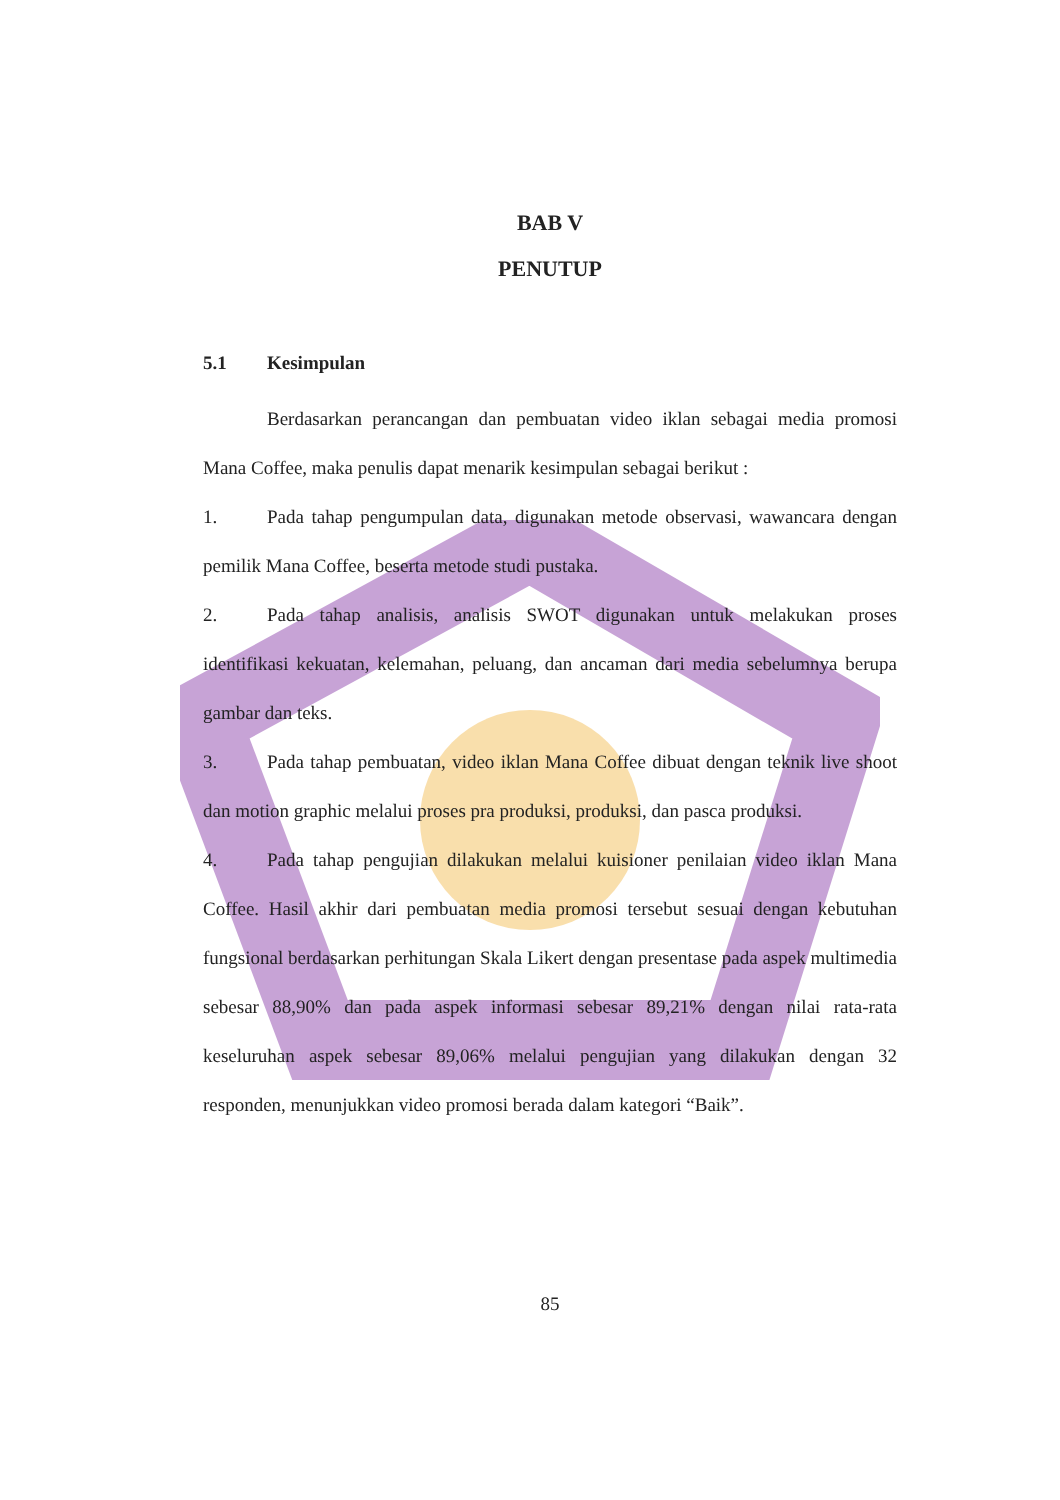BAB V
PENUTUP
5.1 Kesimpulan
Berdasarkan perancangan dan pembuatan video iklan sebagai media promosi Mana Coffee, maka penulis dapat menarik kesimpulan sebagai berikut :
1. Pada tahap pengumpulan data, digunakan metode observasi, wawancara dengan pemilik Mana Coffee, beserta metode studi pustaka.
2. Pada tahap analisis, analisis SWOT digunakan untuk melakukan proses identifikasi kekuatan, kelemahan, peluang, dan ancaman dari media sebelumnya berupa gambar dan teks.
3. Pada tahap pembuatan, video iklan Mana Coffee dibuat dengan teknik live shoot dan motion graphic melalui proses pra produksi, produksi, dan pasca produksi.
4. Pada tahap pengujian dilakukan melalui kuisioner penilaian video iklan Mana Coffee. Hasil akhir dari pembuatan media promosi tersebut sesuai dengan kebutuhan fungsional berdasarkan perhitungan Skala Likert dengan presentase pada aspek multimedia sebesar 88,90% dan pada aspek informasi sebesar 89,21% dengan nilai rata-rata keseluruhan aspek sebesar 89,06% melalui pengujian yang dilakukan dengan 32 responden, menunjukkan video promosi berada dalam kategori “Baik”.
85